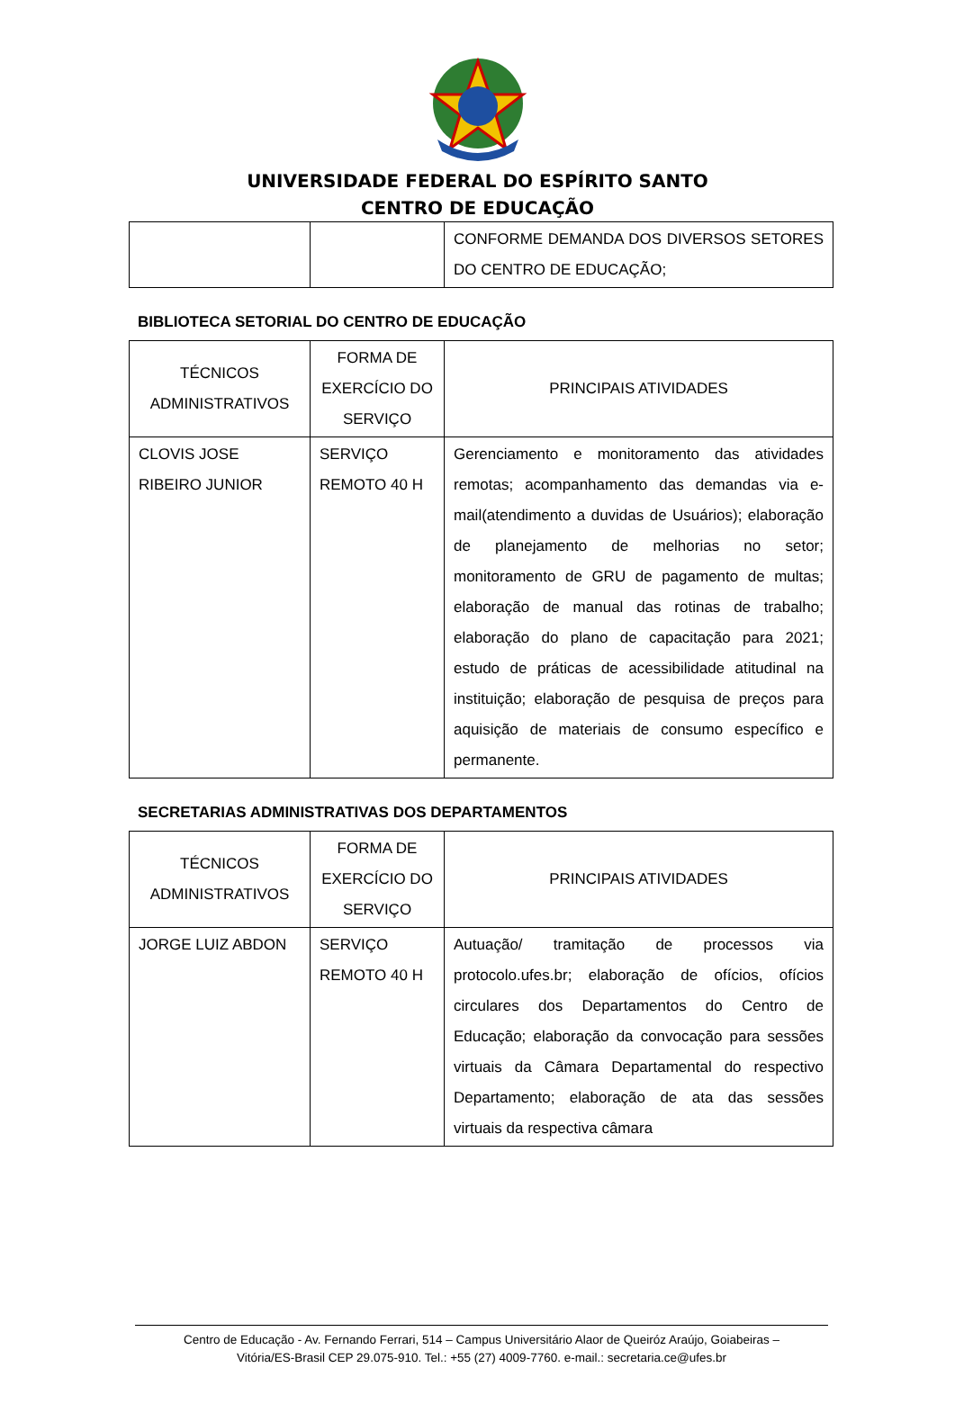UNIVERSIDADE FEDERAL DO ESPÍRITO SANTO
CENTRO DE EDUCAÇÃO
| | | CONFORME DEMANDA DOS DIVERSOS SETORES DO CENTRO DE EDUCAÇÃO; |
BIBLIOTECA SETORIAL DO CENTRO DE EDUCAÇÃO
| TÉCNICOS ADMINISTRATIVOS | FORMA DE EXERCÍCIO DO SERVIÇO | PRINCIPAIS ATIVIDADES |
| --- | --- | --- |
| CLOVIS JOSE RIBEIRO JUNIOR | SERVIÇO REMOTO 40 H | Gerenciamento e monitoramento das atividades remotas; acompanhamento das demandas via e-mail(atendimento a duvidas de Usuários); elaboração de planejamento de melhorias no setor; monitoramento de GRU de pagamento de multas; elaboração de manual das rotinas de trabalho; elaboração do plano de capacitação para 2021; estudo de práticas de acessibilidade atitudinal na instituição; elaboração de pesquisa de preços para aquisição de materiais de consumo específico e permanente. |
SECRETARIAS ADMINISTRATIVAS DOS DEPARTAMENTOS
| TÉCNICOS ADMINISTRATIVOS | FORMA DE EXERCÍCIO DO SERVIÇO | PRINCIPAIS ATIVIDADES |
| --- | --- | --- |
| JORGE LUIZ ABDON | SERVIÇO REMOTO 40 H | Autuação/ tramitação de processos via protocolo.ufes.br; elaboração de ofícios, ofícios circulares dos Departamentos do Centro de Educação; elaboração da convocação para sessões virtuais da Câmara Departamental do respectivo Departamento; elaboração de ata das sessões virtuais da respectiva câmara |
Centro de Educação - Av. Fernando Ferrari, 514 – Campus Universitário Alaor de Queiróz Araújo, Goiabeiras –
Vitória/ES-Brasil CEP 29.075-910. Tel.: +55 (27) 4009-7760. e-mail.: secretaria.ce@ufes.br